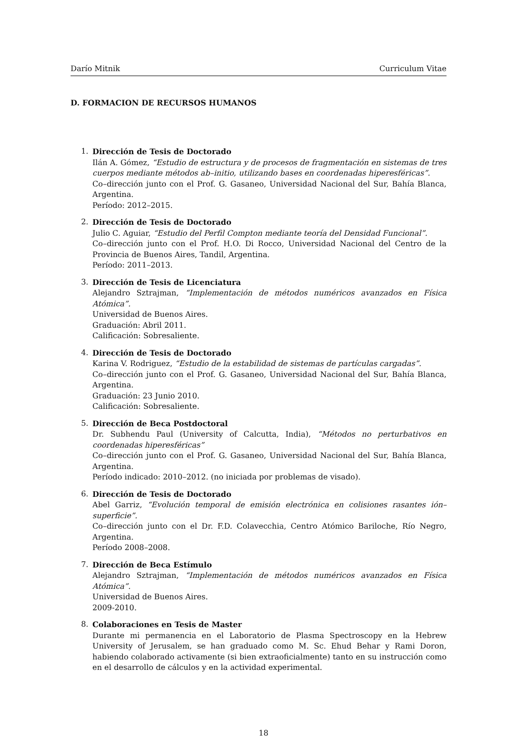Darío Mitnik Curriculum Vitae
D. FORMACION DE RECURSOS HUMANOS
1. Dirección de Tesis de Doctorado
Ilán A. Gómez, “Estudio de estructura y de procesos de fragmentación en sistemas de tres cuerpos mediante métodos ab–initio, utilizando bases en coordenadas hiperesféricas”.
Co–dirección junto con el Prof. G. Gasaneo, Universidad Nacional del Sur, Bahía Blanca, Argentina.
Período: 2012–2015.
2. Dirección de Tesis de Doctorado
Julio C. Aguiar, “Estudio del Perfil Compton mediante teoría del Densidad Funcional”.
Co–dirección junto con el Prof. H.O. Di Rocco, Universidad Nacional del Centro de la Provincia de Buenos Aires, Tandil, Argentina.
Período: 2011–2013.
3. Dirección de Tesis de Licenciatura
Alejandro Sztrajman, “Implementación de métodos numéricos avanzados en Física Atómica”.
Universidad de Buenos Aires.
Graduación: Abril 2011.
Calificación: Sobresaliente.
4. Dirección de Tesis de Doctorado
Karina V. Rodriguez, “Estudio de la estabilidad de sistemas de partículas cargadas”.
Co–dirección junto con el Prof. G. Gasaneo, Universidad Nacional del Sur, Bahía Blanca, Argentina.
Graduación: 23 Junio 2010.
Calificación: Sobresaliente.
5. Dirección de Beca Postdoctoral
Dr. Subhendu Paul (University of Calcutta, India), “Métodos no perturbativos en coordenadas hiperesféricas”
Co–dirección junto con el Prof. G. Gasaneo, Universidad Nacional del Sur, Bahía Blanca, Argentina.
Período indicado: 2010–2012. (no iniciada por problemas de visado).
6. Dirección de Tesis de Doctorado
Abel Garriz, “Evolución temporal de emisión electrónica en colisiones rasantes ión–superficie”.
Co–dirección junto con el Dr. F.D. Colavecchia, Centro Atómico Bariloche, Río Negro, Argentina.
Período 2008–2008.
7. Dirección de Beca Estímulo
Alejandro Sztrajman, “Implementación de métodos numéricos avanzados en Física Atómica”.
Universidad de Buenos Aires.
2009-2010.
8. Colaboraciones en Tesis de Master
Durante mi permanencia en el Laboratorio de Plasma Spectroscopy en la Hebrew University of Jerusalem, se han graduado como M. Sc. Ehud Behar y Rami Doron, habiendo colaborado activamente (si bien extraoficialmente) tanto en su instrucción como en el desarrollo de cálculos y en la actividad experimental.
18